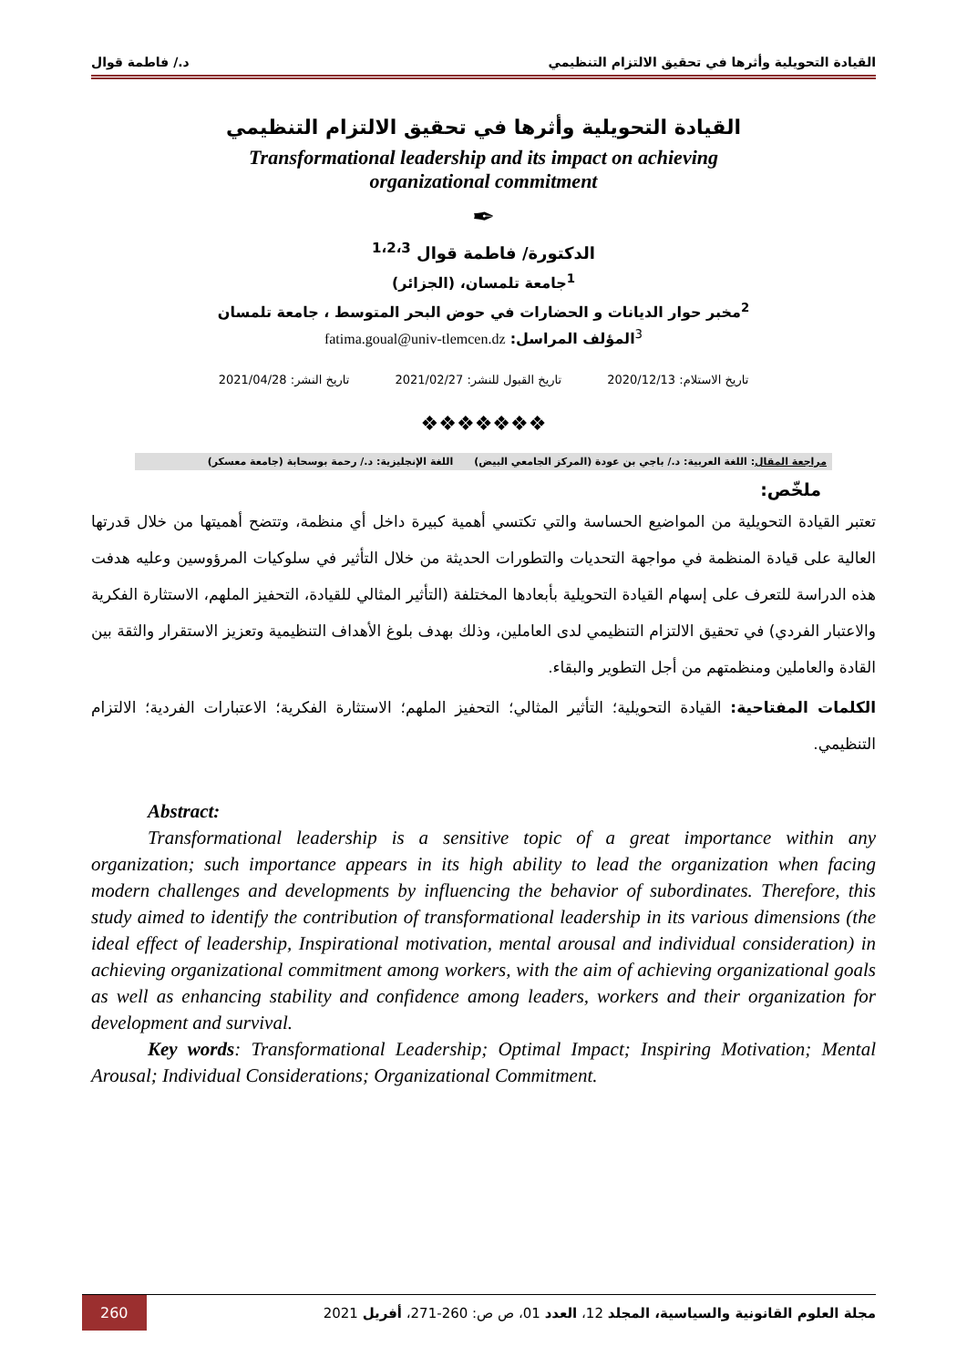القيادة التحويلية وأثرها في تحقيق الالتزام التنظيمي د./ فاطمة قوال
القيادة التحويلية وأثرها في تحقيق الالتزام التنظيمي
Transformational leadership and its impact on achieving
organizational commitment
✒
الدكتورة/ فاطمة قوال <sup>1،2،3</sup>
<sup>1</sup> جامعة تلمسان، (الجزائر)
<sup>2</sup> مخبر حوار الديانات و الحضارات في حوض البحر المتوسط ، جامعة تلمسان
<sup>3</sup> المؤلف المراسل: fatima.goual@univ-tlemcen.dz
تاريخ الاستلام: 2020/12/13 تاريخ القبول للنشر: 2021/02/27 تاريخ النشر: 2021/04/28
❖❖❖❖❖❖❖
مراجعة المقال: اللغة العربية: د./ باجي بن عودة (المركز الجامعي البيض) اللغة الإنجليزية: د./ رحمة بوسحابة (جامعة معسكر)
ملخّص:
تعتبر القيادة التحويلية من المواضيع الحساسة والتي تكتسي أهمية كبيرة داخل أي منظمة، وتتضح أهميتها من خلال قدرتها العالية على قيادة المنظمة في مواجهة التحديات والتطورات الحديثة من خلال التأثير في سلوكيات المرؤوسين وعليه هدفت هذه الدراسة للتعرف على إسهام القيادة التحويلية بأبعادها المختلفة (التأثير المثالي للقيادة، التحفيز الملهم، الاستثارة الفكرية والاعتبار الفردي) في تحقيق الالتزام التنظيمي لدى العاملين، وذلك بهدف بلوغ الأهداف التنظيمية وتعزيز الاستقرار والثقة بين القادة والعاملين ومنظمتهم من أجل التطوير والبقاء.
الكلمات المفتاحية: القيادة التحويلية؛ التأثير المثالي؛ التحفيز الملهم؛ الاستثارة الفكرية؛ الاعتبارات الفردية؛ الالتزام التنظيمي.
Abstract:
Transformational leadership is a sensitive topic of a great importance within any organization; such importance appears in its high ability to lead the organization when facing modern challenges and developments by influencing the behavior of subordinates. Therefore, this study aimed to identify the contribution of transformational leadership in its various dimensions (the ideal effect of leadership, Inspirational motivation, mental arousal and individual consideration) in achieving organizational commitment among workers, with the aim of achieving organizational goals as well as enhancing stability and confidence among leaders, workers and their organization for development and survival.
Key words: Transformational Leadership; Optimal Impact; Inspiring Motivation; Mental Arousal; Individual Considerations; Organizational Commitment.
260 مجلة العلوم القانونية والسياسية، المجلد 12، العدد 01، ص ص: 260-271، أفريل 2021